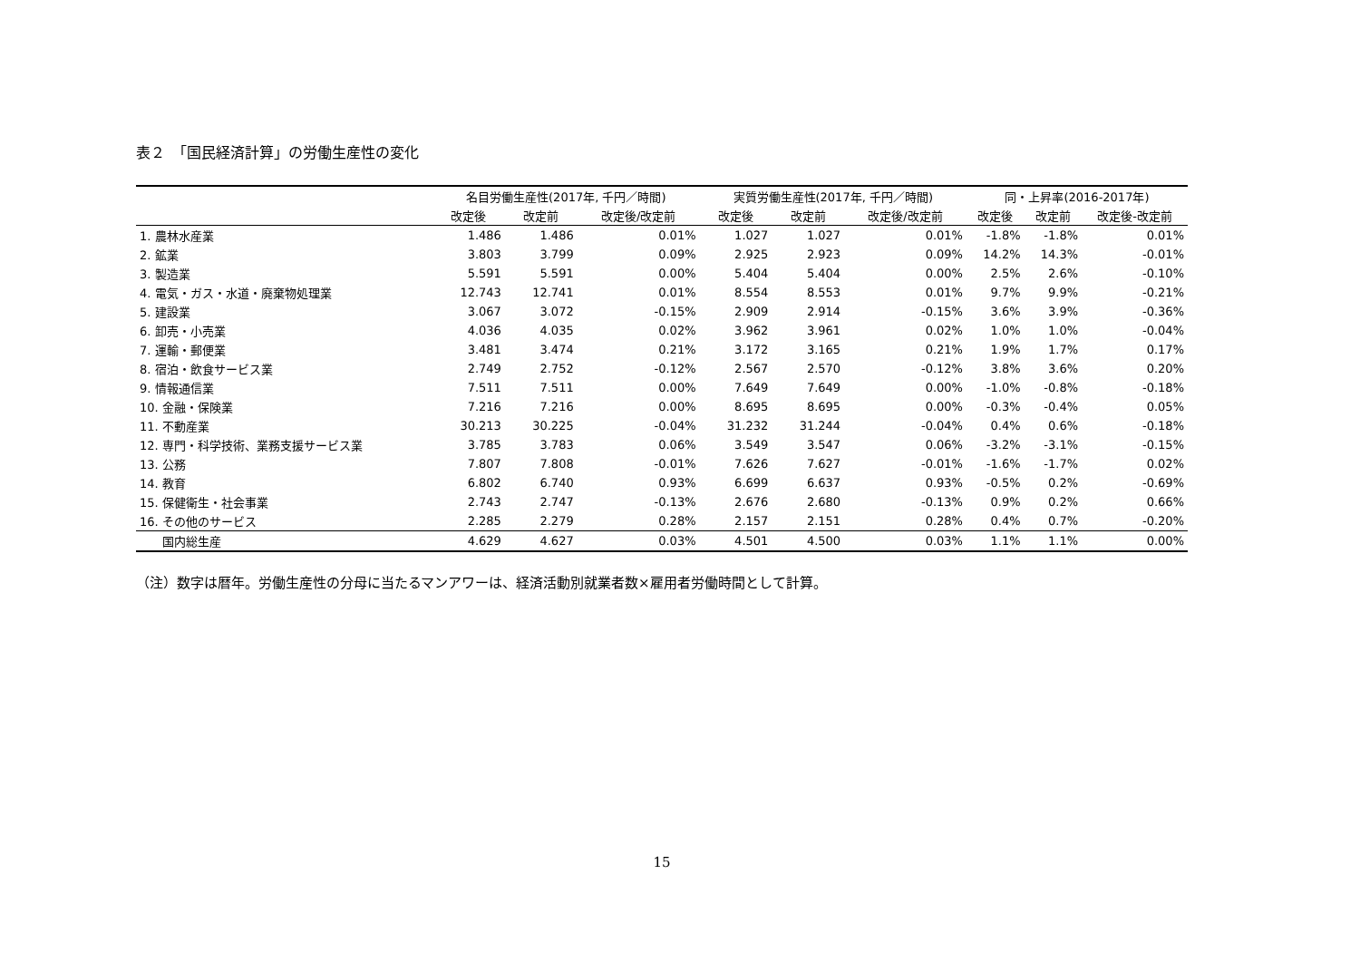表２　「国民経済計算」の労働生産性の変化
| | 名目労働生産性(2017年, 千円／時間) | | | 実質労働生産性(2017年, 千円／時間) | | | 同・上昇率(2016-2017年) | | |
| --- | --- | --- | --- | --- | --- | --- | --- | --- | --- |
| | 改定後 | 改定前 | 改定後/改定前 | 改定後 | 改定前 | 改定後/改定前 | 改定後 | 改定前 | 改定後-改定前 |
| 1. 農林水産業 | 1.486 | 1.486 | 0.01% | 1.027 | 1.027 | 0.01% | -1.8% | -1.8% | 0.01% |
| 2. 鉱業 | 3.803 | 3.799 | 0.09% | 2.925 | 2.923 | 0.09% | 14.2% | 14.3% | -0.01% |
| 3. 製造業 | 5.591 | 5.591 | 0.00% | 5.404 | 5.404 | 0.00% | 2.5% | 2.6% | -0.10% |
| 4. 電気・ガス・水道・廃棄物処理業 | 12.743 | 12.741 | 0.01% | 8.554 | 8.553 | 0.01% | 9.7% | 9.9% | -0.21% |
| 5. 建設業 | 3.067 | 3.072 | -0.15% | 2.909 | 2.914 | -0.15% | 3.6% | 3.9% | -0.36% |
| 6. 卸売・小売業 | 4.036 | 4.035 | 0.02% | 3.962 | 3.961 | 0.02% | 1.0% | 1.0% | -0.04% |
| 7. 運輸・郵便業 | 3.481 | 3.474 | 0.21% | 3.172 | 3.165 | 0.21% | 1.9% | 1.7% | 0.17% |
| 8. 宿泊・飲食サービス業 | 2.749 | 2.752 | -0.12% | 2.567 | 2.570 | -0.12% | 3.8% | 3.6% | 0.20% |
| 9. 情報通信業 | 7.511 | 7.511 | 0.00% | 7.649 | 7.649 | 0.00% | -1.0% | -0.8% | -0.18% |
| 10. 金融・保険業 | 7.216 | 7.216 | 0.00% | 8.695 | 8.695 | 0.00% | -0.3% | -0.4% | 0.05% |
| 11. 不動産業 | 30.213 | 30.225 | -0.04% | 31.232 | 31.244 | -0.04% | 0.4% | 0.6% | -0.18% |
| 12. 専門・科学技術、業務支援サービス業 | 3.785 | 3.783 | 0.06% | 3.549 | 3.547 | 0.06% | -3.2% | -3.1% | -0.15% |
| 13. 公務 | 7.807 | 7.808 | -0.01% | 7.626 | 7.627 | -0.01% | -1.6% | -1.7% | 0.02% |
| 14. 教育 | 6.802 | 6.740 | 0.93% | 6.699 | 6.637 | 0.93% | -0.5% | 0.2% | -0.69% |
| 15. 保健衛生・社会事業 | 2.743 | 2.747 | -0.13% | 2.676 | 2.680 | -0.13% | 0.9% | 0.2% | 0.66% |
| 16. その他のサービス | 2.285 | 2.279 | 0.28% | 2.157 | 2.151 | 0.28% | 0.4% | 0.7% | -0.20% |
| 国内総生産 | 4.629 | 4.627 | 0.03% | 4.501 | 4.500 | 0.03% | 1.1% | 1.1% | 0.00% |
（注）数字は暦年。労働生産性の分母に当たるマンアワーは、経済活動別就業者数×雇用者労働時間として計算。
15